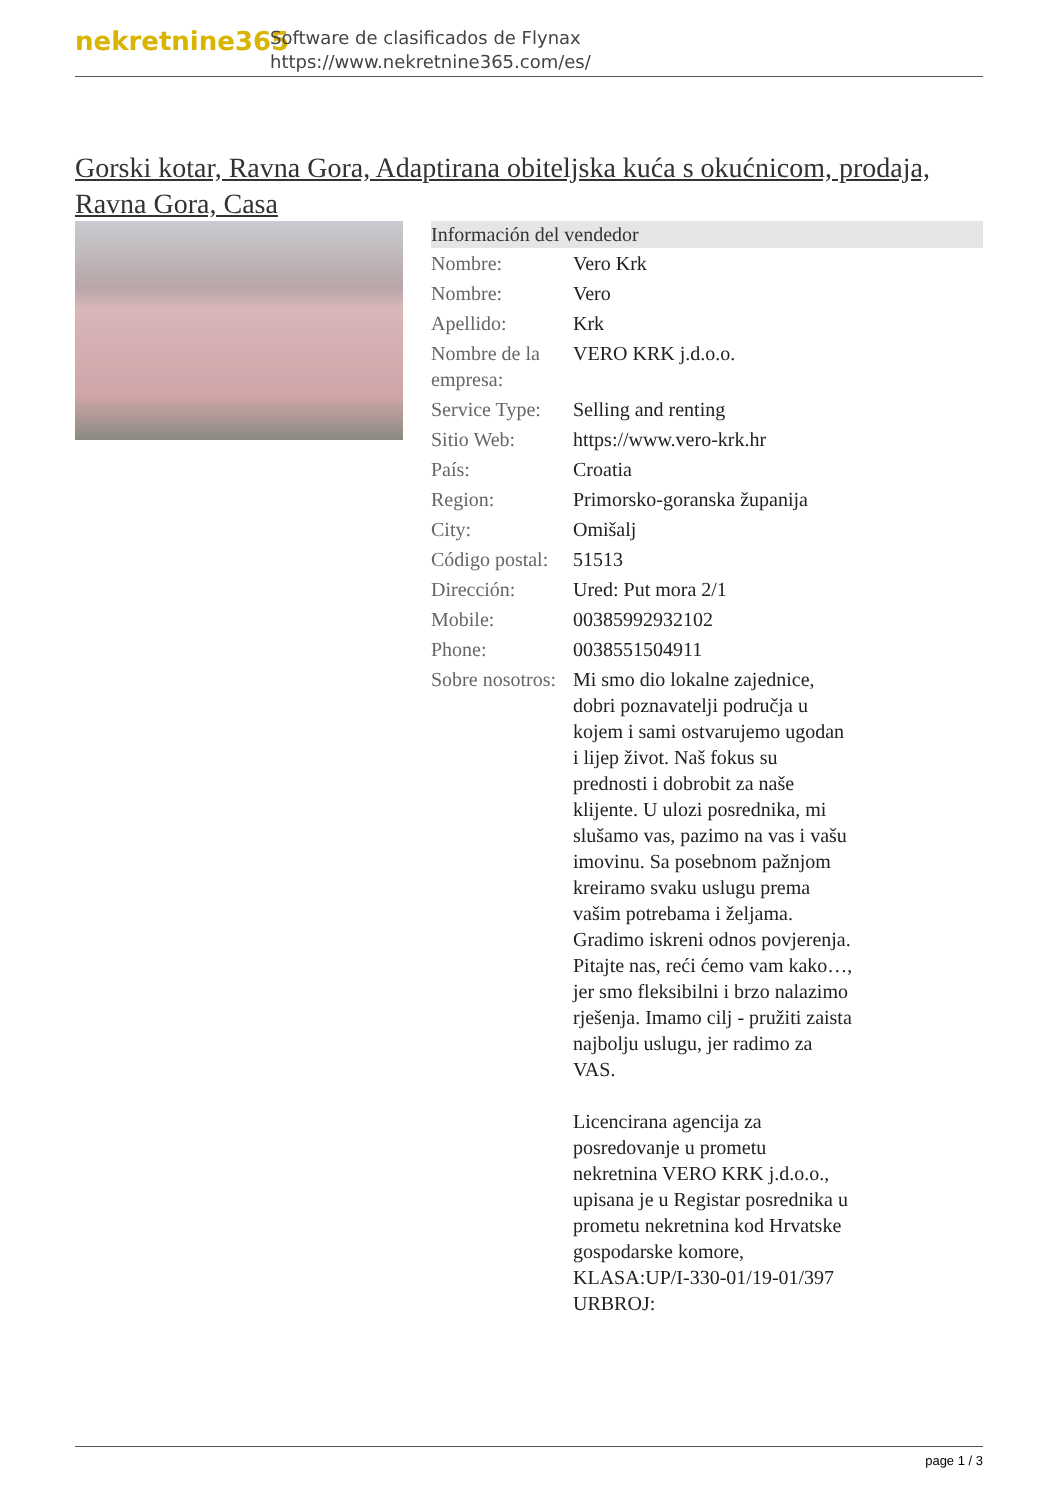nekretnine365
Software de clasificados de Flynax
https://www.nekretnine365.com/es/
Gorski kotar, Ravna Gora, Adaptirana obiteljska kuća s okućnicom, prodaja, Ravna Gora, Casa
| Información del vendedor | |
| --- | --- |
| Nombre: | Vero Krk |
| Nombre: | Vero |
| Apellido: | Krk |
| Nombre de la empresa: | VERO KRK j.d.o.o. |
| Service Type: | Selling and renting |
| Sitio Web: | https://www.vero-krk.hr |
| País: | Croatia |
| Region: | Primorsko-goranska županija |
| City: | Omišalj |
| Código postal: | 51513 |
| Dirección: | Ured: Put mora 2/1 |
| Mobile: | 00385992932102 |
| Phone: | 0038551504911 |
| Sobre nosotros: | Mi smo dio lokalne zajednice, dobri poznavatelji područja u kojem i sami ostvarujemo ugodan i lijep život. Naš fokus su prednosti i dobrobit za naše klijente. U ulozi posrednika, mi slušamo vas, pazimo na vas i vašu imovinu. Sa posebnom pažnjom kreiramo svaku uslugu prema vašim potrebama i željama. Gradimo iskreni odnos povjerenja. Pitajte nas, reći ćemo vam kako…, jer smo fleksibilni i brzo nalazimo rješenja. Imamo cilj - pružiti zaista najbolju uslugu, jer radimo za VAS. Licencirana agencija za posredovanje u prometu nekretnina VERO KRK j.d.o.o., upisana je u Registar posrednika u prometu nekretnina kod Hrvatske gospodarske komore, KLASA:UP/I-330-01/19-01/397 URBROJ: |
page 1 / 3